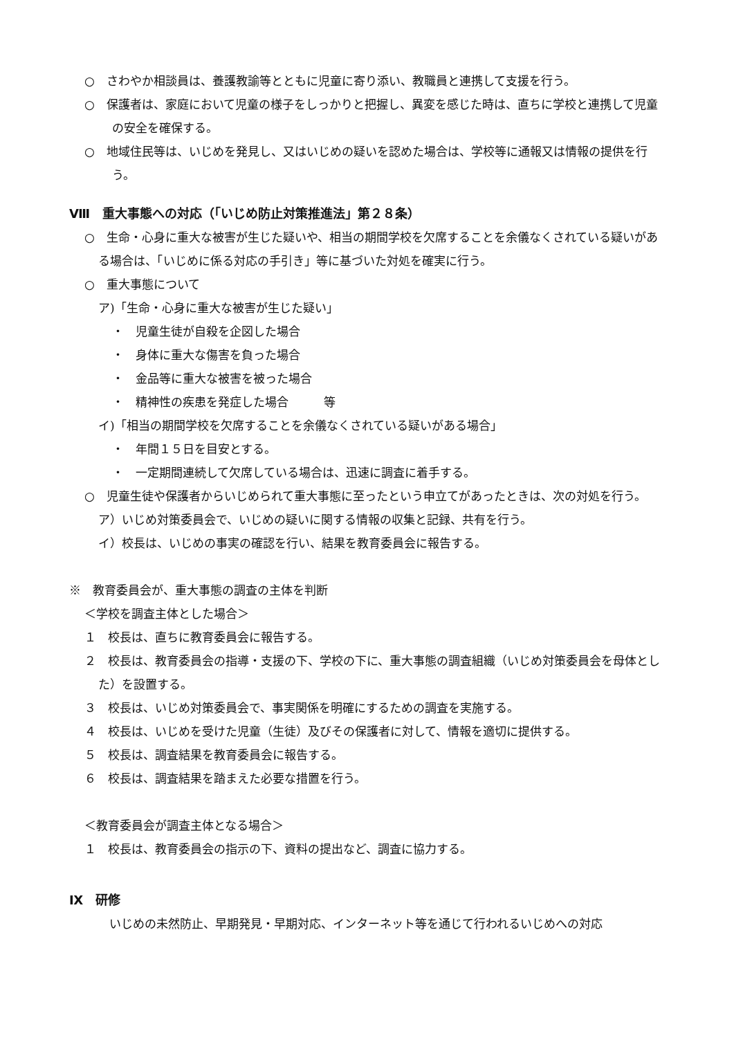○　さわやか相談員は、養護教諭等とともに児童に寄り添い、教職員と連携して支援を行う。
○　保護者は、家庭において児童の様子をしっかりと把握し、異変を感じた時は、直ちに学校と連携して児童の安全を確保する。
○　地域住民等は、いじめを発見し、又はいじめの疑いを認めた場合は、学校等に通報又は情報の提供を行う。
Ⅷ　重大事態への対応（「いじめ防止対策推進法」第２８条）
○　生命・心身に重大な被害が生じた疑いや、相当の期間学校を欠席することを余儀なくされている疑いがある場合は、「いじめに係る対応の手引き」等に基づいた対処を確実に行う。
○　重大事態について
ア)「生命・心身に重大な被害が生じた疑い」
・　児童生徒が自殺を企図した場合
・　身体に重大な傷害を負った場合
・　金品等に重大な被害を被った場合
・　精神性の疾患を発症した場合　　　等
イ)「相当の期間学校を欠席することを余儀なくされている疑いがある場合」
・　年間１５日を目安とする。
・　一定期間連続して欠席している場合は、迅速に調査に着手する。
○　児童生徒や保護者からいじめられて重大事態に至ったという申立てがあったときは、次の対処を行う。
ア）いじめ対策委員会で、いじめの疑いに関する情報の収集と記録、共有を行う。
イ）校長は、いじめの事実の確認を行い、結果を教育委員会に報告する。
※　教育委員会が、重大事態の調査の主体を判断
＜学校を調査主体とした場合＞
１　校長は、直ちに教育委員会に報告する。
２　校長は、教育委員会の指導・支援の下、学校の下に、重大事態の調査組織（いじめ対策委員会を母体とした）を設置する。
３　校長は、いじめ対策委員会で、事実関係を明確にするための調査を実施する。
４　校長は、いじめを受けた児童（生徒）及びその保護者に対して、情報を適切に提供する。
５　校長は、調査結果を教育委員会に報告する。
６　校長は、調査結果を踏まえた必要な措置を行う。
＜教育委員会が調査主体となる場合＞
１　校長は、教育委員会の指示の下、資料の提出など、調査に協力する。
Ⅸ　研修
いじめの未然防止、早期発見・早期対応、インターネット等を通じて行われるいじめへの対応